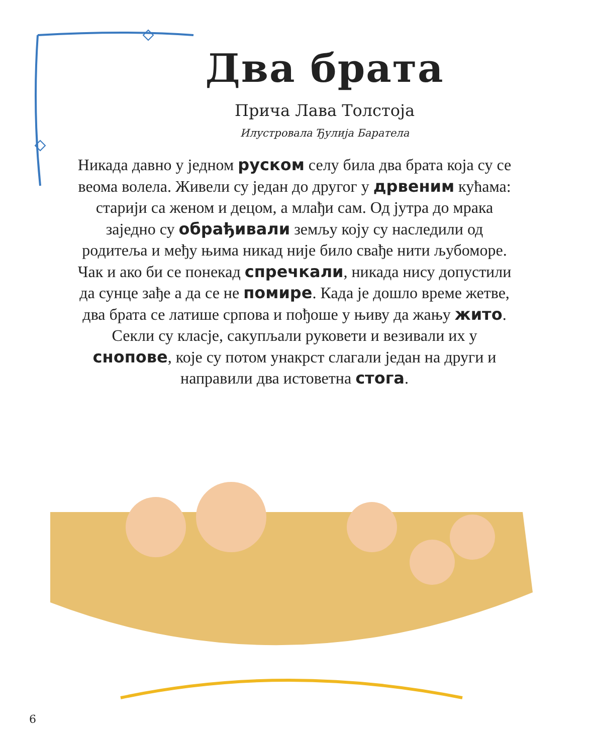Два брата
Прича Лава Толстоја
Илустровала Ђулија Баратела
Никада давно у једном руском селу била два брата која су се веома волела. Живели су један до другог у дрвеним кућама: старији са женом и децом, а млађи сам. Од јутра до мрака заједно су обрађивали земљу коју су наследили од родитеља и међу њима никад није било свађе нити љубоморе. Чак и ако би се понекад спречкали, никада нису допустили да сунце зађе а да се не помире. Када је дошло време жетве, два брата се латише српова и пођоше у њиву да жању жито. Секли су класје, сакупљали руковети и везивали их у снопове, које су потом унакрст слагали један на други и направили два истоветна стога.
6